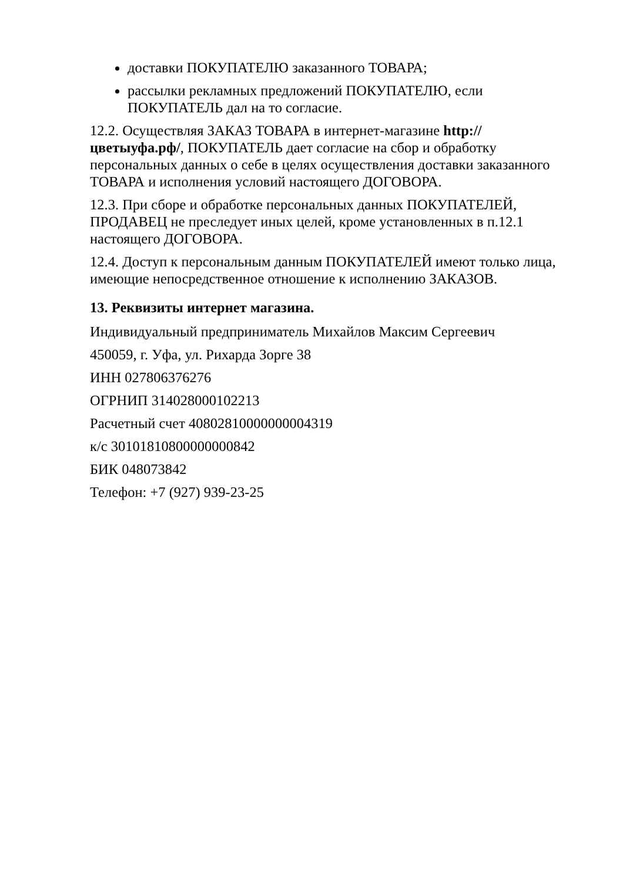доставки ПОКУПАТЕЛЮ заказанного ТОВАРА;
рассылки рекламных предложений ПОКУПАТЕЛЮ, если ПОКУПАТЕЛЬ дал на то согласие.
12.2. Осуществляя ЗАКАЗ ТОВАРА в интернет-магазине http://цветыуфа.рф/, ПОКУПАТЕЛЬ дает согласие на сбор и обработку персональных данных о себе в целях осуществления доставки заказанного ТОВАРА и исполнения условий настоящего ДОГОВОРА.
12.3. При сборе и обработке персональных данных ПОКУПАТЕЛЕЙ, ПРОДАВЕЦ не преследует иных целей, кроме установленных в п.12.1 настоящего ДОГОВОРА.
12.4. Доступ к персональным данным ПОКУПАТЕЛЕЙ имеют только лица, имеющие непосредственное отношение к исполнению ЗАКАЗОВ.
13. Реквизиты интернет магазина.
Индивидуальный предприниматель Михайлов Максим Сергеевич
450059, г. Уфа, ул. Рихарда Зорге 38
ИНН 027806376276
ОГРНИП 314028000102213
Расчетный счет 40802810000000004319
к/с 30101810800000000842
БИК 048073842
Телефон: +7 (927) 939-23-25